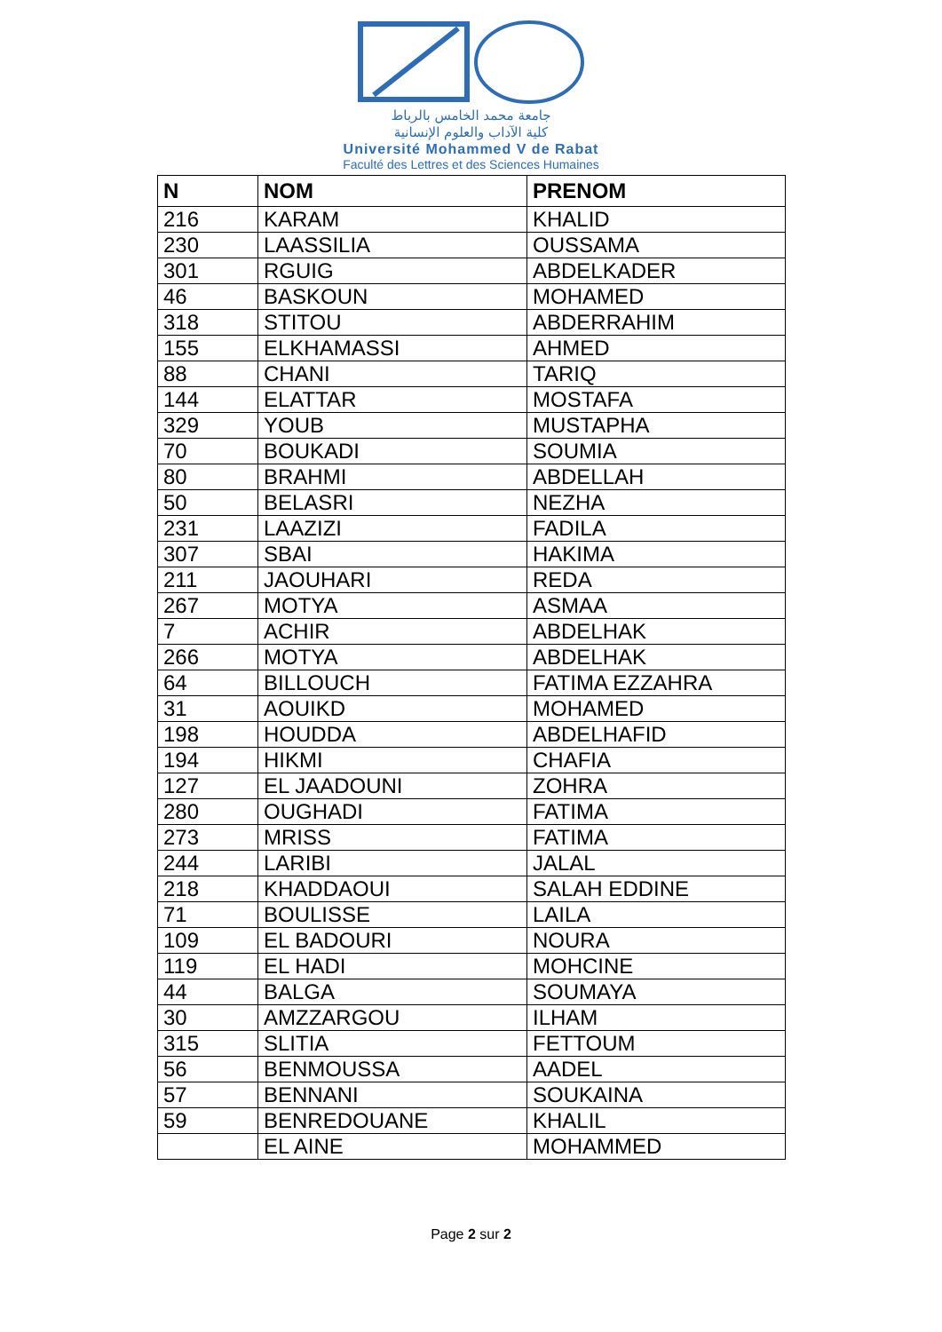جامعة محمد الخامس بالرباط
كلية الآداب والعلوم الإنسانية
Université Mohammed V de Rabat
Faculté des Lettres et des Sciences Humaines
| N | NOM | PRENOM |
| --- | --- | --- |
| 216 | KARAM | KHALID |
| 230 | LAASSILIA | OUSSAMA |
| 301 | RGUIG | ABDELKADER |
| 46 | BASKOUN | MOHAMED |
| 318 | STITOU | ABDERRAHIM |
| 155 | ELKHAMASSI | AHMED |
| 88 | CHANI | TARIQ |
| 144 | ELATTAR | MOSTAFA |
| 329 | YOUB | MUSTAPHA |
| 70 | BOUKADI | SOUMIA |
| 80 | BRAHMI | ABDELLAH |
| 50 | BELASRI | NEZHA |
| 231 | LAAZIZI | FADILA |
| 307 | SBAI | HAKIMA |
| 211 | JAOUHARI | REDA |
| 267 | MOTYA | ASMAA |
| 7 | ACHIR | ABDELHAK |
| 266 | MOTYA | ABDELHAK |
| 64 | BILLOUCH | FATIMA EZZAHRA |
| 31 | AOUIKD | MOHAMED |
| 198 | HOUDDA | ABDELHAFID |
| 194 | HIKMI | CHAFIA |
| 127 | EL JAADOUNI | ZOHRA |
| 280 | OUGHADI | FATIMA |
| 273 | MRISS | FATIMA |
| 244 | LARIBI | JALAL |
| 218 | KHADDAOUI | SALAH EDDINE |
| 71 | BOULISSE | LAILA |
| 109 | EL BADOURI | NOURA |
| 119 | EL HADI | MOHCINE |
| 44 | BALGA | SOUMAYA |
| 30 | AMZZARGOU | ILHAM |
| 315 | SLITIA | FETTOUM |
| 56 | BENMOUSSA | AADEL |
| 57 | BENNANI | SOUKAINA |
| 59 | BENREDOUANE | KHALIL |
| | EL AINE | MOHAMMED |
Page 2 sur 2